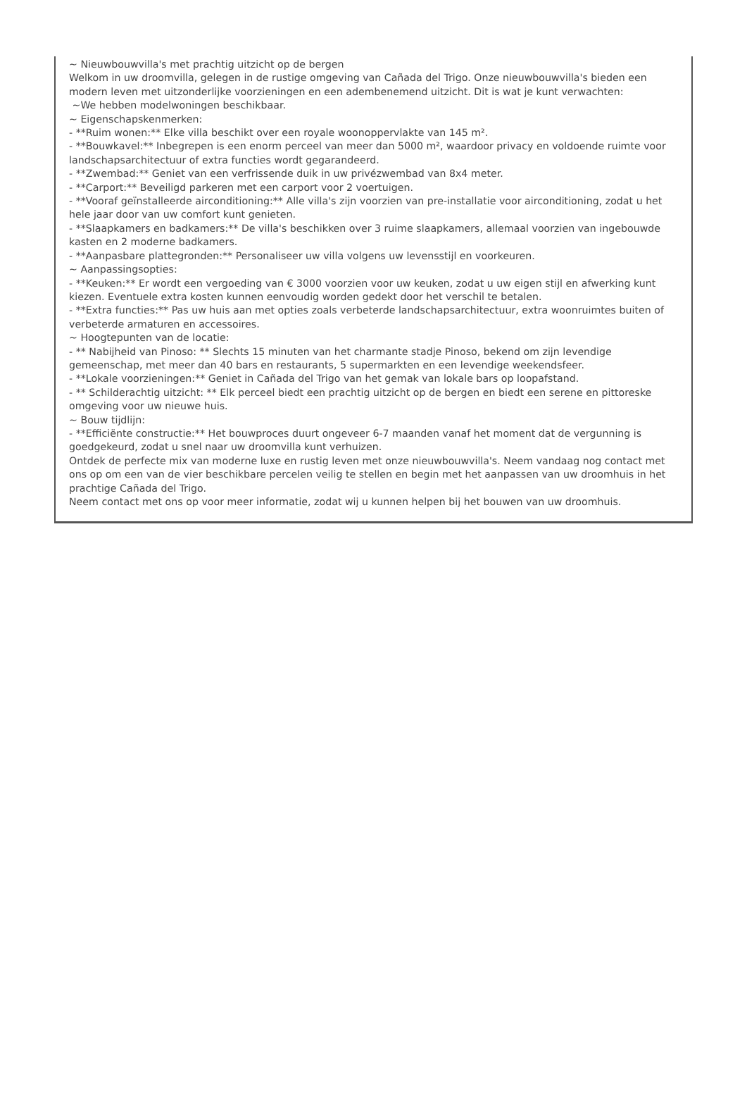~ Nieuwbouwvilla's met prachtig uitzicht op de bergen
Welkom in uw droomvilla, gelegen in de rustige omgeving van Cañada del Trigo. Onze nieuwbouwvilla's bieden een modern leven met uitzonderlijke voorzieningen en een adembenemend uitzicht. Dit is wat je kunt verwachten:
~We hebben modelwoningen beschikbaar.
~ Eigenschapskenmerken:
- **Ruim wonen:** Elke villa beschikt over een royale woonoppervlakte van 145 m².
- **Bouwkavel:** Inbegrepen is een enorm perceel van meer dan 5000 m², waardoor privacy en voldoende ruimte voor landschapsarchitectuur of extra functies wordt gegarandeerd.
- **Zwembad:** Geniet van een verfrissende duik in uw privézwembad van 8x4 meter.
- **Carport:** Beveiligd parkeren met een carport voor 2 voertuigen.
- **Vooraf geïnstalleerde airconditioning:** Alle villa's zijn voorzien van pre-installatie voor airconditioning, zodat u het hele jaar door van uw comfort kunt genieten.
- **Slaapkamers en badkamers:** De villa's beschikken over 3 ruime slaapkamers, allemaal voorzien van ingebouwde kasten en 2 moderne badkamers.
- **Aanpasbare plattegronden:** Personaliseer uw villa volgens uw levensstijl en voorkeuren.
~ Aanpassingsopties:
- **Keuken:** Er wordt een vergoeding van € 3000 voorzien voor uw keuken, zodat u uw eigen stijl en afwerking kunt kiezen. Eventuele extra kosten kunnen eenvoudig worden gedekt door het verschil te betalen.
- **Extra functies:** Pas uw huis aan met opties zoals verbeterde landschapsarchitectuur, extra woonruimtes buiten of verbeterde armaturen en accessoires.
~ Hoogtepunten van de locatie:
- ** Nabijheid van Pinoso: ** Slechts 15 minuten van het charmante stadje Pinoso, bekend om zijn levendige gemeenschap, met meer dan 40 bars en restaurants, 5 supermarkten en een levendige weekendsfeer.
- **Lokale voorzieningen:** Geniet in Cañada del Trigo van het gemak van lokale bars op loopafstand.
- ** Schilderachtig uitzicht: ** Elk perceel biedt een prachtig uitzicht op de bergen en biedt een serene en pittoreske omgeving voor uw nieuwe huis.
~ Bouw tijdlijn:
- **Efficiënte constructie:** Het bouwproces duurt ongeveer 6-7 maanden vanaf het moment dat de vergunning is goedgekeurd, zodat u snel naar uw droomvilla kunt verhuizen.
Ontdek de perfecte mix van moderne luxe en rustig leven met onze nieuwbouwvilla's. Neem vandaag nog contact met ons op om een van de vier beschikbare percelen veilig te stellen en begin met het aanpassen van uw droomhuis in het prachtige Cañada del Trigo.
Neem contact met ons op voor meer informatie, zodat wij u kunnen helpen bij het bouwen van uw droomhuis.